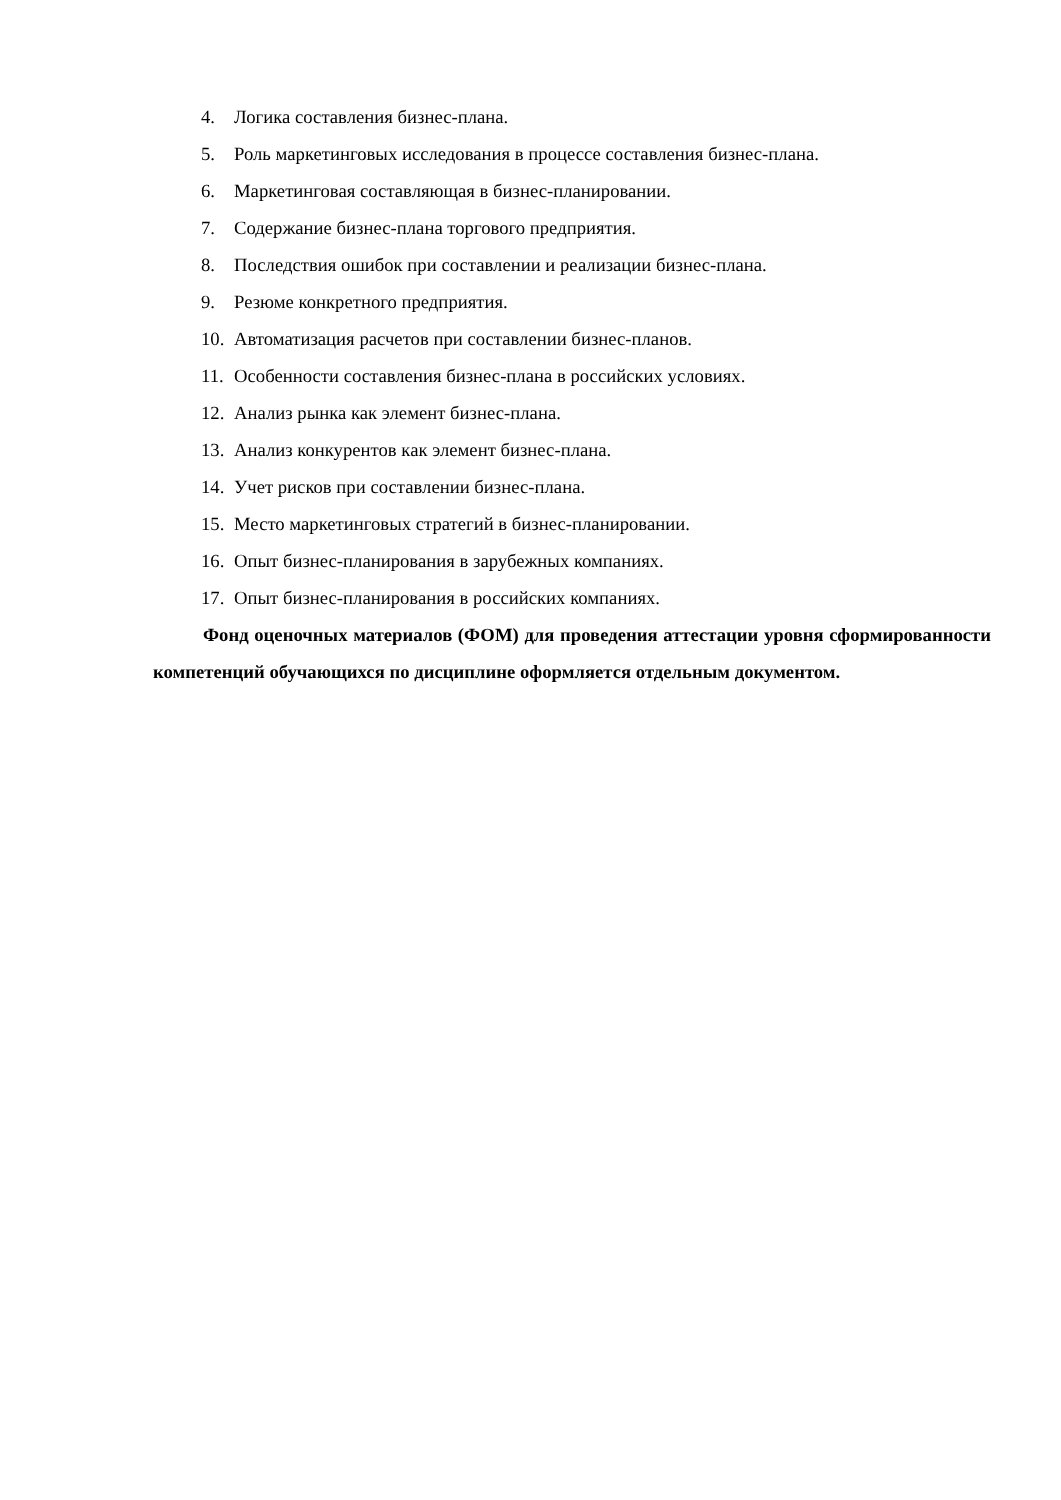4. Логика составления бизнес-плана.
5. Роль маркетинговых исследования в процессе составления бизнес-плана.
6. Маркетинговая составляющая в бизнес-планировании.
7. Содержание бизнес-плана торгового предприятия.
8. Последствия ошибок при составлении и реализации бизнес-плана.
9. Резюме конкретного предприятия.
10. Автоматизация расчетов при составлении бизнес-планов.
11. Особенности составления бизнес-плана в российских условиях.
12. Анализ рынка как элемент бизнес-плана.
13. Анализ конкурентов как элемент бизнес-плана.
14. Учет рисков при составлении бизнес-плана.
15. Место маркетинговых стратегий в бизнес-планировании.
16. Опыт бизнес-планирования в зарубежных компаниях.
17. Опыт бизнес-планирования в российских компаниях.
Фонд оценочных материалов (ФОМ) для проведения аттестации уровня сформированности компетенций обучающихся по дисциплине оформляется отдельным документом.